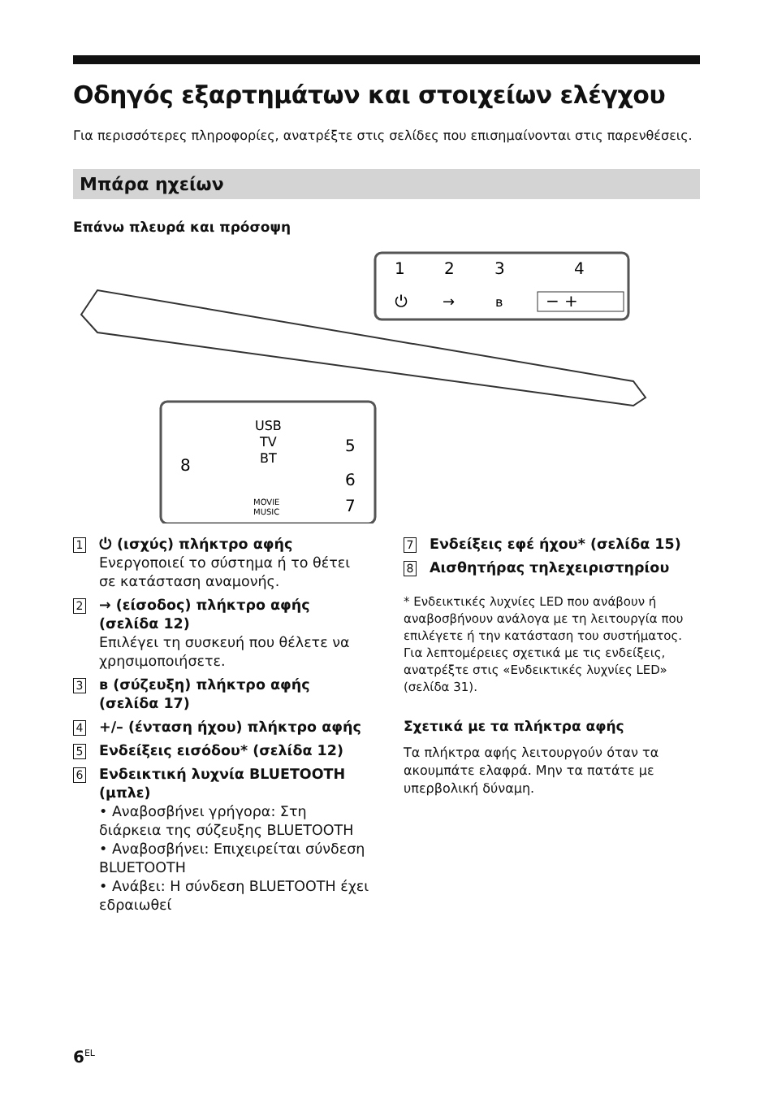Οδηγός εξαρτημάτων και στοιχείων ελέγχου
Για περισσότερες πληροφορίες, ανατρέξτε στις σελίδες που επισημαίνονται στις παρενθέσεις.
Μπάρα ηχείων
Επάνω πλευρά και πρόσοψη
1
2
3
4
⏻
→
ʙ
− +
USB
TV
BT
MOVIE
MUSIC
8
5
6
7
1
⏻ (ισχύς) πλήκτρο αφής
Ενεργοποιεί το σύστημα ή το θέτει σε κατάσταση αναμονής.
2
→ (είσοδος) πλήκτρο αφής (σελίδα 12)
Επιλέγει τη συσκευή που θέλετε να χρησιμοποιήσετε.
3
ʙ (σύζευξη) πλήκτρο αφής (σελίδα 17)
4
+/– (ένταση ήχου) πλήκτρο αφής
5
Ενδείξεις εισόδου* (σελίδα 12)
6
Ενδεικτική λυχνία BLUETOOTH (μπλε)
• Αναβοσβήνει γρήγορα: Στη διάρκεια της σύζευξης BLUETOOTH
• Αναβοσβήνει: Επιχειρείται σύνδεση BLUETOOTH
• Ανάβει: Η σύνδεση BLUETOOTH έχει εδραιωθεί
7
Ενδείξεις εφέ ήχου* (σελίδα 15)
8
Αισθητήρας τηλεχειριστηρίου
* Ενδεικτικές λυχνίες LED που ανάβουν ή αναβοσβήνουν ανάλογα με τη λειτουργία που επιλέγετε ή την κατάσταση του συστήματος. Για λεπτομέρειες σχετικά με τις ενδείξεις, ανατρέξτε στις «Ενδεικτικές λυχνίες LED» (σελίδα 31).
Σχετικά με τα πλήκτρα αφής
Τα πλήκτρα αφής λειτουργούν όταν τα ακουμπάτε ελαφρά. Μην τα πατάτε με υπερβολική δύναμη.
6<sup>EL</sup>